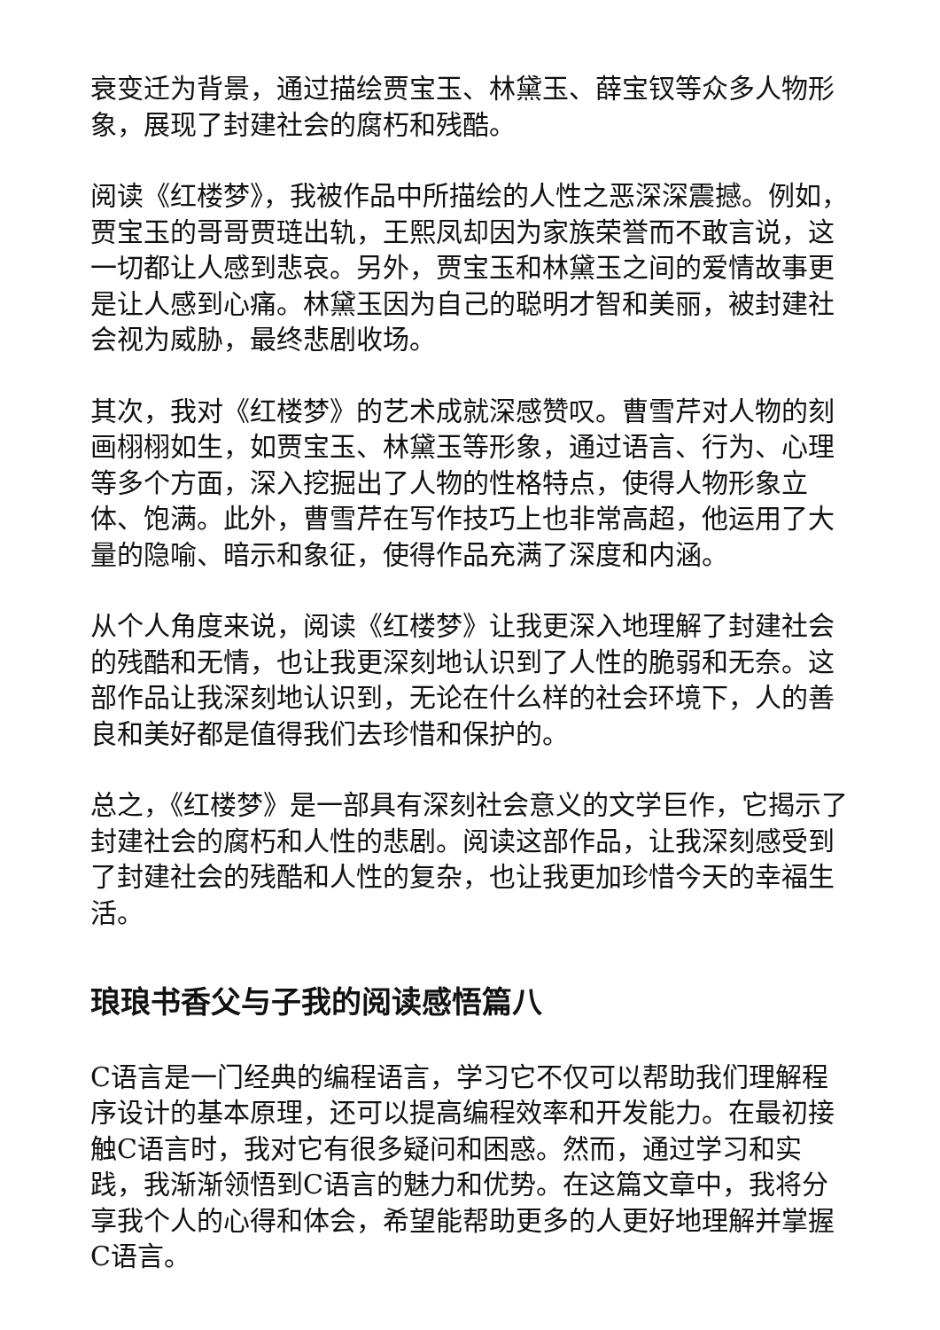衰变迁为背景，通过描绘贾宝玉、林黛玉、薛宝钗等众多人物形象，展现了封建社会的腐朽和残酷。
阅读《红楼梦》，我被作品中所描绘的人性之恶深深震撼。例如，贾宝玉的哥哥贾琏出轨，王熙凤却因为家族荣誉而不敢言说，这一切都让人感到悲哀。另外，贾宝玉和林黛玉之间的爱情故事更是让人感到心痛。林黛玉因为自己的聪明才智和美丽，被封建社会视为威胁，最终悲剧收场。
其次，我对《红楼梦》的艺术成就深感赞叹。曹雪芹对人物的刻画栩栩如生，如贾宝玉、林黛玉等形象，通过语言、行为、心理等多个方面，深入挖掘出了人物的性格特点，使得人物形象立体、饱满。此外，曹雪芹在写作技巧上也非常高超，他运用了大量的隐喻、暗示和象征，使得作品充满了深度和内涵。
从个人角度来说，阅读《红楼梦》让我更深入地理解了封建社会的残酷和无情，也让我更深刻地认识到了人性的脆弱和无奈。这部作品让我深刻地认识到，无论在什么样的社会环境下，人的善良和美好都是值得我们去珍惜和保护的。
总之，《红楼梦》是一部具有深刻社会意义的文学巨作，它揭示了封建社会的腐朽和人性的悲剧。阅读这部作品，让我深刻感受到了封建社会的残酷和人性的复杂，也让我更加珍惜今天的幸福生活。
琅琅书香父与子我的阅读感悟篇八
C语言是一门经典的编程语言，学习它不仅可以帮助我们理解程序设计的基本原理，还可以提高编程效率和开发能力。在最初接触C语言时，我对它有很多疑问和困惑。然而，通过学习和实践，我渐渐领悟到C语言的魅力和优势。在这篇文章中，我将分享我个人的心得和体会，希望能帮助更多的人更好地理解并掌握C语言。